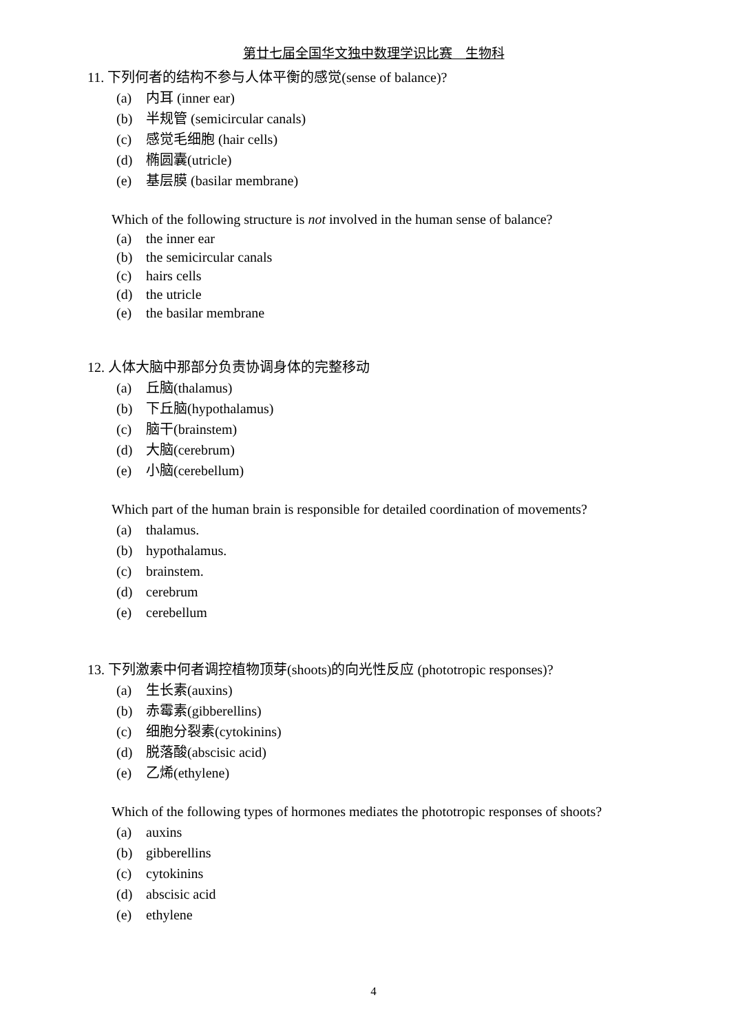第廿七届全国华文独中数理学识比赛　生物科
11. 下列何者的结构不参与人体平衡的感觉(sense of balance)?
(a) 内耳 (inner ear)
(b) 半规管 (semicircular canals)
(c) 感觉毛细胞 (hair cells)
(d) 椭圆囊(utricle)
(e) 基层膜 (basilar membrane)
Which of the following structure is not involved in the human sense of balance?
(a) the inner ear
(b) the semicircular canals
(c) hairs cells
(d) the utricle
(e) the basilar membrane
12. 人体大脑中那部分负责协调身体的完整移动
(a) 丘脑(thalamus)
(b) 下丘脑(hypothalamus)
(c) 脑干(brainstem)
(d) 大脑(cerebrum)
(e) 小脑(cerebellum)
Which part of the human brain is responsible for detailed coordination of movements?
(a) thalamus.
(b) hypothalamus.
(c) brainstem.
(d) cerebrum
(e) cerebellum
13. 下列激素中何者调控植物顶芽(shoots)的向光性反应 (phototropic responses)?
(a) 生长素(auxins)
(b) 赤霉素(gibberellins)
(c) 细胞分裂素(cytokinins)
(d) 脱落酸(abscisic acid)
(e) 乙烯(ethylene)
Which of the following types of hormones mediates the phototropic responses of shoots?
(a) auxins
(b) gibberellins
(c) cytokinins
(d) abscisic acid
(e) ethylene
4